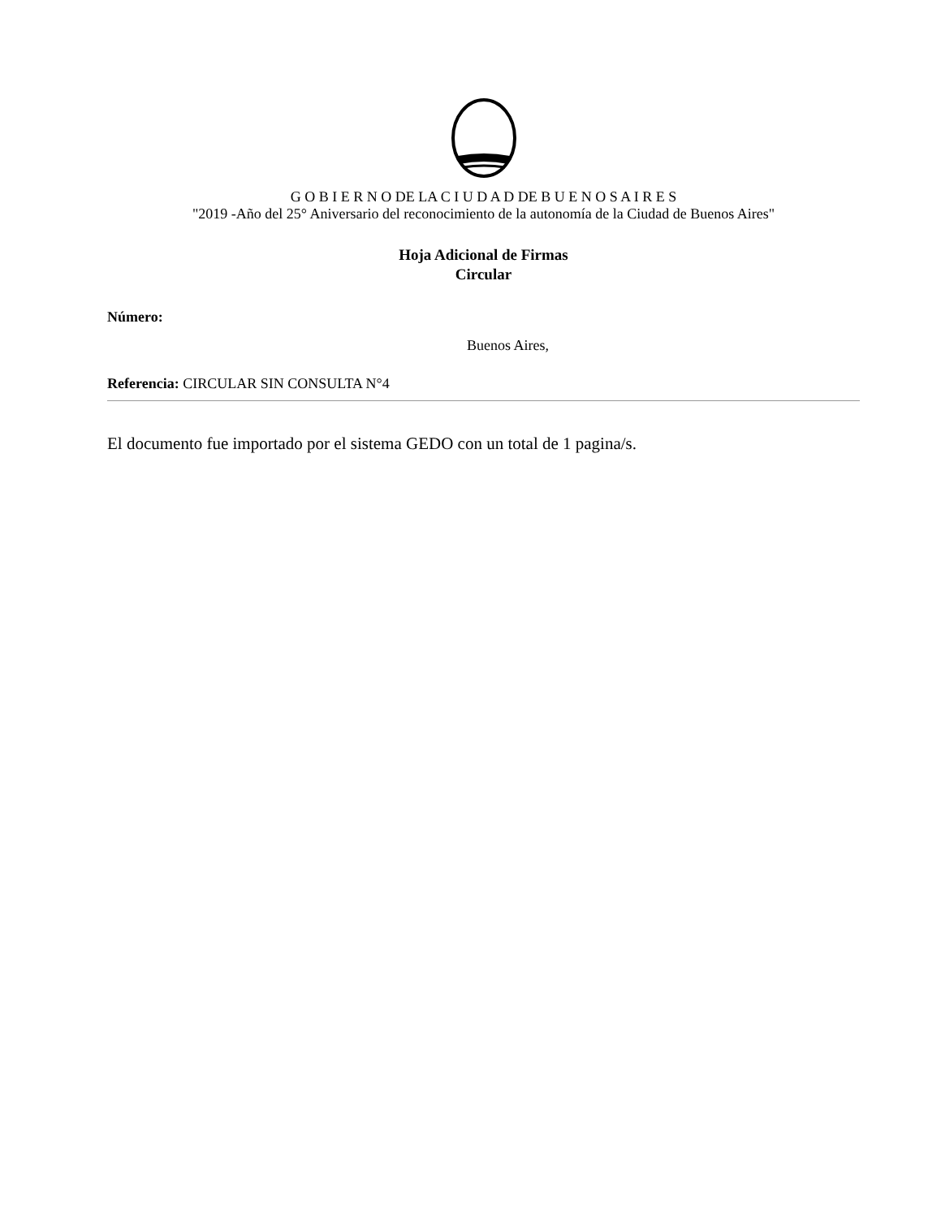G O B I E R N O DE LA C I U D A D DE B U E N O S A I R E S
"2019 -Año del 25° Aniversario del reconocimiento de la autonomía de la Ciudad de Buenos Aires"
Hoja Adicional de Firmas
Circular
Número:
Buenos Aires,
Referencia: CIRCULAR SIN CONSULTA N°4
El documento fue importado por el sistema GEDO con un total de 1 pagina/s.